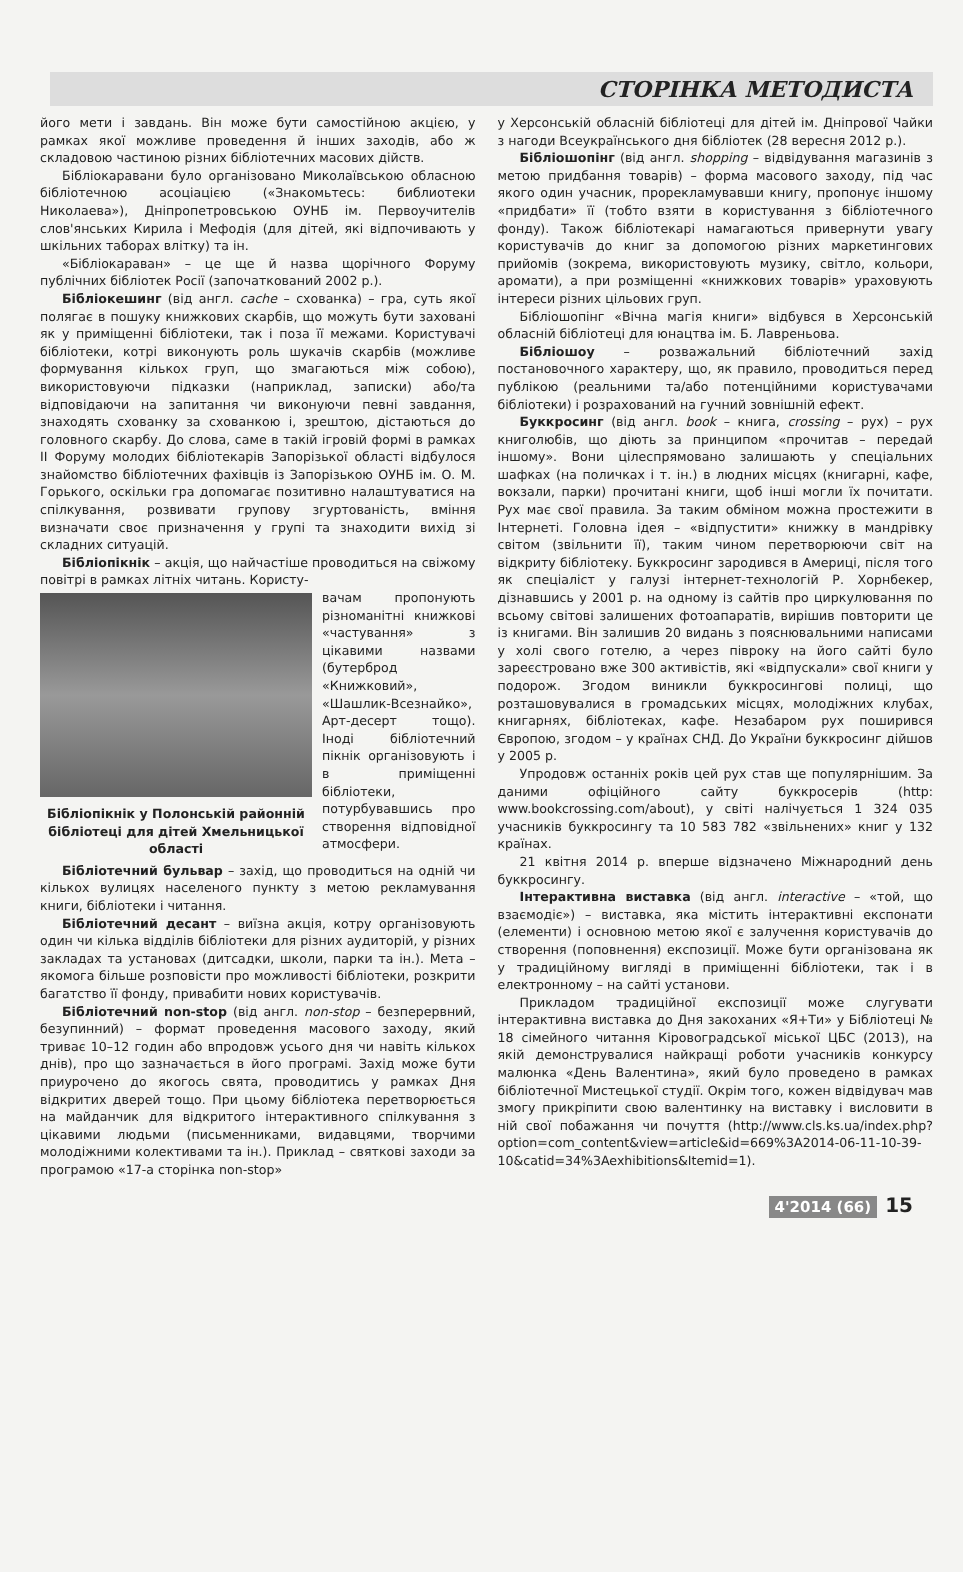СТОРІНКА МЕТОДИСТА
його мети і завдань. Він може бути самостійною акцією, у рамках якої можливе проведення й інших заходів, або ж складовою частиною різних бібліотечних масових дійств.
Бібліокаравани було організовано Миколаївською обласною бібліотечною асоціацією («Знакомьтесь: библиотеки Николаева»), Дніпропетровською ОУНБ ім. Первоучителів слов'янських Кирила і Мефодія (для дітей, які відпочивають у шкільних таборах влітку) та ін.
«Бібліокараван» – це ще й назва щорічного Форуму публічних бібліотек Росії (започаткований 2002 р.).
Бібліокешинг (від англ. cache – схованка) – гра, суть якої полягає в пошуку книжкових скарбів, що можуть бути заховані як у приміщенні бібліотеки, так і поза її межами. Користувачі бібліотеки, котрі виконують роль шукачів скарбів (можливе формування кількох груп, що змагаються між собою), використовуючи підказки (наприклад, записки) або/та відповідаючи на запитання чи виконуючи певні завдання, знаходять схованку за схованкою і, зрештою, дістаються до головного скарбу. До слова, саме в такій ігровій формі в рамках II Форуму молодих бібліотекарів Запорізької області відбулося знайомство бібліотечних фахівців із Запорізькою ОУНБ ім. О. М. Горького, оскільки гра допомагає позитивно налаштуватися на спілкування, розвивати групову згуртованість, вміння визначати своє призначення у групі та знаходити вихід зі складних ситуацій.
Бібліопікнік – акція, що найчастіше проводиться на свіжому повітрі в рамках літніх читань. Користу-
Бібліопікнік у Полонській районній бібліотеці для дітей Хмельницької області
вачам пропонують різноманітні книжкові «частування» з цікавими назвами (бутерброд «Книжковий», «Шашлик-Всезнайко», Арт-десерт тощо). Іноді бібліотечний пікнік організовують і в приміщенні бібліотеки, потурбувавшись про створення відповідної атмосфери.
Бібліотечний бульвар – захід, що проводиться на одній чи кількох вулицях населеного пункту з метою рекламування книги, бібліотеки і читання.
Бібліотечний десант – виїзна акція, котру організовують один чи кілька відділів бібліотеки для різних аудиторій, у різних закладах та установах (дитсадки, школи, парки та ін.). Мета – якомога більше розповісти про можливості бібліотеки, розкрити багатство її фонду, привабити нових користувачів.
Бібліотечний non-stop (від англ. non-stop – безперервний, безупинний) – формат проведення масового заходу, який триває 10–12 годин або впродовж усього дня чи навіть кількох днів), про що зазначається в його програмі. Захід може бути приурочено до якогось свята, проводитись у рамках Дня відкритих дверей тощо. При цьому бібліотека перетворюється на майданчик для відкритого інтерактивного спілкування з цікавими людьми (письменниками, видавцями, творчими молодіжними колективами та ін.). Приклад – святкові заходи за програмою «17-а сторінка non-stop»
у Херсонській обласній бібліотеці для дітей ім. Дніпрової Чайки з нагоди Всеукраїнського дня бібліотек (28 вересня 2012 р.).
Бібліошопінг (від англ. shopping – відвідування магазинів з метою придбання товарів) – форма масового заходу, під час якого один учасник, прорекламувавши книгу, пропонує іншому «придбати» її (тобто взяти в користування з бібліотечного фонду). Також бібліотекарі намагаються привернути увагу користувачів до книг за допомогою різних маркетингових прийомів (зокрема, використовують музику, світло, кольори, аромати), а при розміщенні «книжкових товарів» ураховують інтереси різних цільових груп.
Бібліошопінг «Вічна магія книги» відбувся в Херсонській обласній бібліотеці для юнацтва ім. Б. Лавреньова.
Бібліошоу – розважальний бібліотечний захід постановочного характеру, що, як правило, проводиться перед публікою (реальними та/або потенційними користувачами бібліотеки) і розрахований на гучний зовнішній ефект.
Буккросинг (від англ. book – книга, crossing – рух) – рух книголюбів, що діють за принципом «прочитав – передай іншому». Вони цілеспрямовано залишають у спеціальних шафках (на поличках і т. ін.) в людних місцях (книгарні, кафе, вокзали, парки) прочитані книги, щоб інші могли їх почитати. Рух має свої правила. За таким обміном можна простежити в Інтернеті. Головна ідея – «відпустити» книжку в мандрівку світом (звільнити її), таким чином перетворюючи світ на відкриту бібліотеку. Буккросинг зародився в Америці, після того як спеціаліст у галузі інтернет-технологій Р. Хорнбекер, дізнавшись у 2001 р. на одному із сайтів про циркулювання по всьому світові залишених фотоапаратів, вирішив повторити це із книгами. Він залишив 20 видань з пояснювальними написами у холі свого готелю, а через півроку на його сайті було зареєстровано вже 300 активістів, які «відпускали» свої книги у подорож. Згодом виникли буккросингові полиці, що розташовувалися в громадських місцях, молодіжних клубах, книгарнях, бібліотеках, кафе. Незабаром рух поширився Європою, згодом – у країнах СНД. До України буккросинг дійшов у 2005 р.
Упродовж останніх років цей рух став ще популярнішим. За даними офіційного сайту буккросерів (http: www.bookcrossing.com/about), у світі налічується 1 324 035 учасників буккросингу та 10 583 782 «звільнених» книг у 132 країнах.
21 квітня 2014 р. вперше відзначено Міжнародний день буккросингу.
Інтерактивна виставка (від англ. interactive – «той, що взаємодіє») – виставка, яка містить інтерактивні експонати (елементи) і основною метою якої є залучення користувачів до створення (поповнення) експозиції. Може бути організована як у традиційному вигляді в приміщенні бібліотеки, так і в електронному – на сайті установи.
Прикладом традиційної експозиції може слугувати інтерактивна виставка до Дня закоханих «Я+Ти» у Бібліотеці № 18 сімейного читання Кіровоградської міської ЦБС (2013), на якій демонструвалися найкращі роботи учасників конкурсу малюнка «День Валентина», який було проведено в рамках бібліотечної Мистецької студії. Окрім того, кожен відвідувач мав змогу прикріпити свою валентинку на виставку і висловити в ній свої побажання чи почуття (http://www.cls.ks.ua/index.php?option=com_content&view=article&id=669%3A2014-06-11-10-39-10&catid=34%3Aexhibitions&Itemid=1).
4'2014 (66) 15